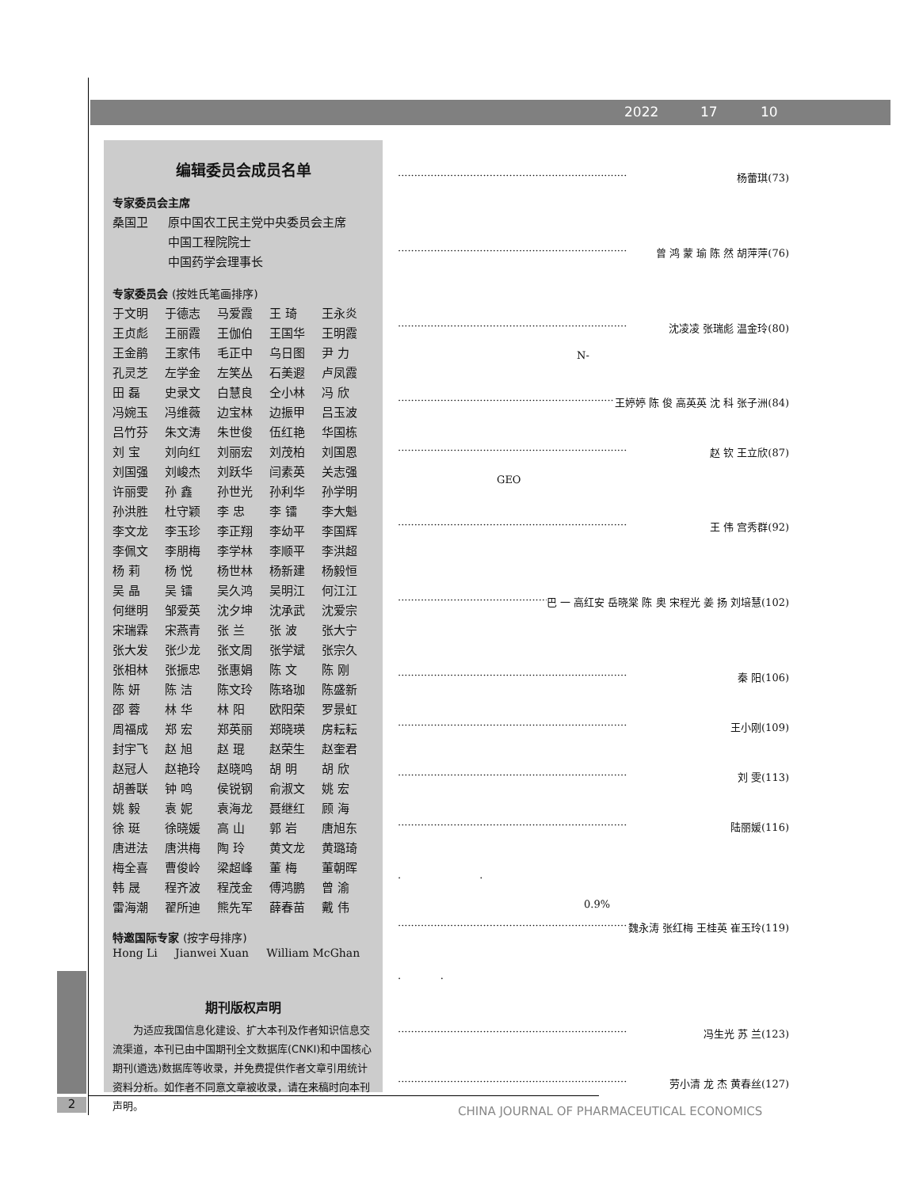2022 17 10
编辑委员会成员名单
专家委员会主席
| 桑国卫 | 原中国农工民主党中央委员会主席 |
| | 中国工程院院士 |
| | 中国药学会理事长 |
专家委员会 (按姓氏笔画排序)
| 于文明 | 于德志 | 马爱霞 | 王 琦 | 王永炎 |
| 王贞彪 | 王丽霞 | 王伽伯 | 王国华 | 王明霞 |
| 王金鹃 | 王家伟 | 毛正中 | 乌日图 | 尹 力 |
| 孔灵芝 | 左学金 | 左笑丛 | 石美遐 | 卢凤霞 |
| 田 磊 | 史录文 | 白慧良 | 仝小林 | 冯 欣 |
| 冯婉玉 | 冯维薇 | 边宝林 | 边振甲 | 吕玉波 |
| 吕竹芬 | 朱文涛 | 朱世俊 | 伍红艳 | 华国栋 |
| 刘 宝 | 刘向红 | 刘丽宏 | 刘茂柏 | 刘国恩 |
| 刘国强 | 刘峻杰 | 刘跃华 | 闫素英 | 关志强 |
| 许丽雯 | 孙 鑫 | 孙世光 | 孙利华 | 孙学明 |
| 孙洪胜 | 杜守颖 | 李 忠 | 李 镭 | 李大魁 |
| 李文龙 | 李玉珍 | 李正翔 | 李幼平 | 李国辉 |
| 李佩文 | 李朋梅 | 李学林 | 李顺平 | 李洪超 |
| 杨 莉 | 杨 悦 | 杨世林 | 杨新建 | 杨毅恒 |
| 吴 晶 | 吴 镭 | 吴久鸿 | 吴明江 | 何江江 |
| 何继明 | 邹爱英 | 沈夕坤 | 沈承武 | 沈爱宗 |
| 宋瑞霖 | 宋燕青 | 张 兰 | 张 波 | 张大宁 |
| 张大发 | 张少龙 | 张文周 | 张学斌 | 张宗久 |
| 张相林 | 张振忠 | 张惠娟 | 陈 文 | 陈 刚 |
| 陈 妍 | 陈 洁 | 陈文玲 | 陈珞珈 | 陈盛新 |
| 邵 蓉 | 林 华 | 林 阳 | 欧阳荣 | 罗景虹 |
| 周福成 | 郑 宏 | 郑英丽 | 郑晓瑛 | 房耘耘 |
| 封宇飞 | 赵 旭 | 赵 琨 | 赵荣生 | 赵奎君 |
| 赵冠人 | 赵艳玲 | 赵晓鸣 | 胡 明 | 胡 欣 |
| 胡善联 | 钟 鸣 | 侯锐钢 | 俞淑文 | 姚 宏 |
| 姚 毅 | 袁 妮 | 袁海龙 | 聂继红 | 顾 海 |
| 徐 珽 | 徐晓媛 | 高 山 | 郭 岩 | 唐旭东 |
| 唐进法 | 唐洪梅 | 陶 玲 | 黄文龙 | 黄璐琦 |
| 梅全喜 | 曹俊岭 | 梁超峰 | 董 梅 | 董朝晖 |
| 韩 晟 | 程齐波 | 程茂金 | 傅鸿鹏 | 曾 渝 |
| 雷海潮 | 翟所迪 | 熊先军 | 薛春苗 | 戴 伟 |
特邀国际专家 (按字母排序)
Hong Li Jianwei Xuan William McGhan
期刊版权声明
为适应我国信息化建设、扩大本刊及作者知识信息交流渠道，本刊已由中国期刊全文数据库(CNKI)和中国核心期刊(遴选)数据库等收录，并免费提供作者文章引用统计资料分析。如作者不同意文章被收录，请在来稿时向本刊声明。
······································································ 杨蕾琪(73)
······································································ 曾 鸿 蒙 瑜 陈 然 胡萍萍(76)
······································································ 沈凌凌 张瑞彪 温金玲(80)
N-
······································································ 王婷婷 陈 俊 高英英 沈 科 张子洲(84)
······································································ 赵 钦 王立欣(87)
GEO
······································································ 王 伟 宫秀群(92)
······································································ 巴 一 高红安 岳晓棠 陈 奥 宋程光 姜 扬 刘培慧(102)
······································································ 秦 阳(106)
······································································ 王小刚(109)
······································································ 刘 雯(113)
······································································ 陆丽媛(116)
. .
0.9%
······································································ 魏永涛 张红梅 王桂英 崔玉玲(119)
. .
······································································ 冯生光 苏 兰(123)
······································································ 劳小清 龙 杰 黄春丝(127)
2
CHINA JOURNAL OF PHARMACEUTICAL ECONOMICS